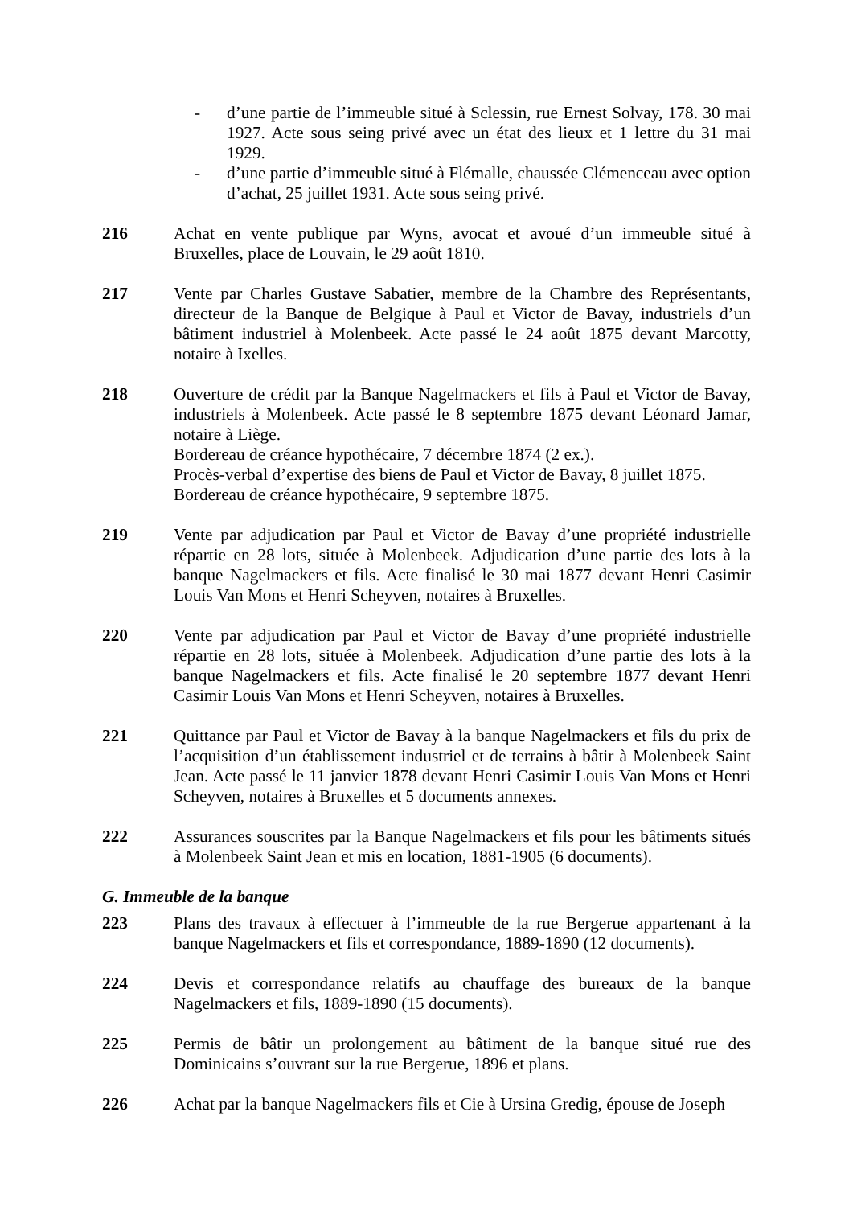- d’une partie de l’immeuble situé à Sclessin, rue Ernest Solvay, 178. 30 mai 1927. Acte sous seing privé avec un état des lieux et 1 lettre du 31 mai 1929.
- d’une partie d’immeuble situé à Flémalle, chaussée Clémenceau avec option d’achat, 25 juillet 1931. Acte sous seing privé.
216 Achat en vente publique par Wyns, avocat et avoué d’un immeuble situé à Bruxelles, place de Louvain, le 29 août 1810.
217 Vente par Charles Gustave Sabatier, membre de la Chambre des Représentants, directeur de la Banque de Belgique à Paul et Victor de Bavay, industriels d’un bâtiment industriel à Molenbeek. Acte passé le 24 août 1875 devant Marcotty, notaire à Ixelles.
218 Ouverture de crédit par la Banque Nagelmackers et fils à Paul et Victor de Bavay, industriels à Molenbeek. Acte passé le 8 septembre 1875 devant Léonard Jamar, notaire à Liège.
Bordereau de créance hypothécaire, 7 décembre 1874 (2 ex.).
Procès-verbal d’expertise des biens de Paul et Victor de Bavay, 8 juillet 1875.
Bordereau de créance hypothécaire, 9 septembre 1875.
219 Vente par adjudication par Paul et Victor de Bavay d’une propriété industrielle répartie en 28 lots, située à Molenbeek. Adjudication d’une partie des lots à la banque Nagelmackers et fils. Acte finalisé le 30 mai 1877 devant Henri Casimir Louis Van Mons et Henri Scheyven, notaires à Bruxelles.
220 Vente par adjudication par Paul et Victor de Bavay d’une propriété industrielle répartie en 28 lots, située à Molenbeek. Adjudication d’une partie des lots à la banque Nagelmackers et fils. Acte finalisé le 20 septembre 1877 devant Henri Casimir Louis Van Mons et Henri Scheyven, notaires à Bruxelles.
221 Quittance par Paul et Victor de Bavay à la banque Nagelmackers et fils du prix de l’acquisition d’un établissement industriel et de terrains à bâtir à Molenbeek Saint Jean. Acte passé le 11 janvier 1878 devant Henri Casimir Louis Van Mons et Henri Scheyven, notaires à Bruxelles et 5 documents annexes.
222 Assurances souscrites par la Banque Nagelmackers et fils pour les bâtiments situés à Molenbeek Saint Jean et mis en location, 1881-1905 (6 documents).
G. Immeuble de la banque
223 Plans des travaux à effectuer à l’immeuble de la rue Bergerue appartenant à la banque Nagelmackers et fils et correspondance, 1889-1890 (12 documents).
224 Devis et correspondance relatifs au chauffage des bureaux de la banque Nagelmackers et fils, 1889-1890 (15 documents).
225 Permis de bâtir un prolongement au bâtiment de la banque situé rue des Dominicains s’ouvrant sur la rue Bergerue, 1896 et plans.
226 Achat par la banque Nagelmackers fils et Cie à Ursina Gredig, épouse de Joseph